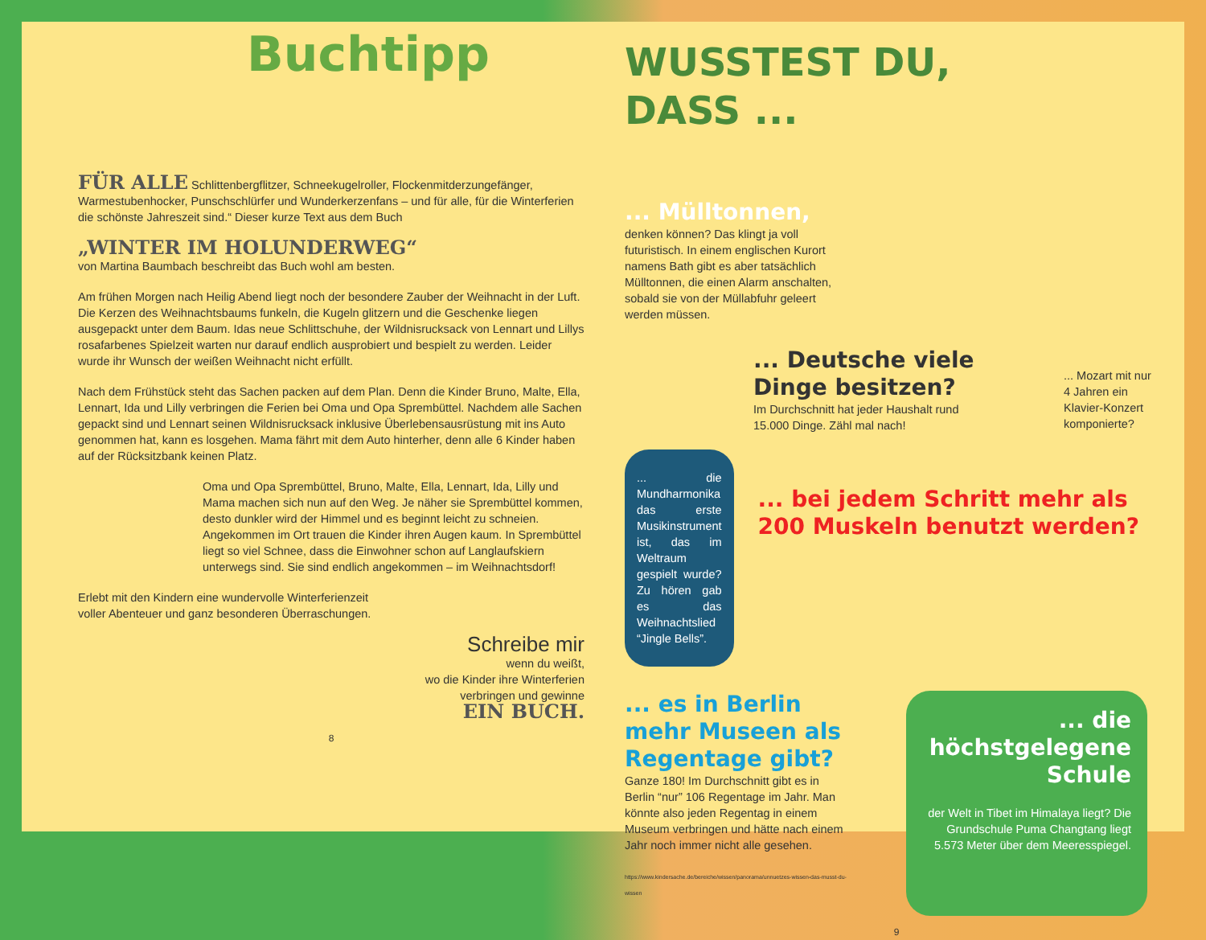Buchtipp
FÜR ALLE Schlittenbergflitzer, Schneekugelroller, Flock­enmitderzungefänger, Warmestubenhocker, Punschschlürfer und Wunderkerzenfans – und für alle, für die Winterferien die schönste Jahreszeit sind.“ Dieser kurze Text aus dem Buch
„WINTER IM HOLUNDERWEG“
von Martina Baumbach beschreibt das Buch wohl am besten.
Am frühen Morgen nach Heilig Abend liegt noch der besondere Zauber der Weihnacht in der Luft. Die Kerzen des Weihnachtsbaums funkeln, die Kugeln glitzern und die Geschenke liegen ausgepackt unter dem Baum. Idas neue Schlittschuhe, der Wildnisrucksack von Lennart und Lillys rosafarbenes Spielzeit warten nur darauf endlich ausprobiert und bespielt zu werden. Leider wurde ihr Wunsch der weißen Weihnacht nicht erfüllt.
Nach dem Frühstück steht das Sachen packen auf dem Plan. Denn die Kinder Bruno, Malte, Ella, Lennart, Ida und Lilly verbringen die Ferien bei Oma und Opa Sprembüttel. Nachdem alle Sachen gepackt sind und Lennart seinen Wildnisrucksack inklusive Überlebensausrüstung mit ins Auto genommen hat, kann es losgehen. Mama fährt mit dem Auto hinterher, denn alle 6 Kinder haben auf der Rücksitzbank keinen Platz.
Oma und Opa Sprembüttel, Bruno, Malte, Ella, Lennart, Ida, Lilly und Mama machen sich nun auf den Weg. Je näher sie Sprembüttel kommen, desto dunkler wird der Himmel und es beginnt leicht zu schneien. Angekommen im Ort trauen die Kinder ihren Augen kaum. In Sprembüttel liegt so viel Schnee, dass die Einwohner schon auf Langlaufskiern unterwegs sind. Sie sind endlich angekommen – im Weihnachtsdorf!
Erlebt mit den Kindern eine wundervolle Winterferienzeit
voller Abenteuer und ganz besonderen Überraschungen.
Schreibe mir
wenn du weißt,
wo die Kinder ihre Winterferien
verbringen und gewinne
EIN BUCH.
8
WUSSTEST DU,
DASS ...
... Mülltonnen,
denken können? Das klingt ja voll futuristisch. In einem englischen Kurort namens Bath gibt es aber tatsächlich Mülltonnen, die einen Alarm anschalten, sobald sie von der Müllabfuhr geleert werden müssen.
... Deutsche viele Dinge besitzen?
Im Durchschnitt hat jeder Haushalt rund 15.000 Dinge. Zähl mal nach!
... Mozart mit nur 4 Jahren ein Klavier-Konzert komponierte?
... die Mundharmonika das erste Musikinstrument ist, das im Weltraum gespielt wurde? Zu hören gab es das Weihnachtslied “Jingle Bells”.
... bei jedem Schritt mehr als 200 Muskeln benutzt werden?
... es in Berlin mehr Museen als Regentage gibt?
Ganze 180! Im Durchschnitt gibt es in Berlin “nur” 106 Regentage im Jahr. Man könnte also jeden Regentag in einem Museum verbringen und hätte nach einem Jahr noch immer nicht alle gesehen.
https://www.kindersache.de/bereiche/wissen/panorama/unnuetzes-wissen-das-musst-du-wissen
... die höchstgelegene Schule
der Welt in Tibet im Himalaya liegt? Die Grundschule Puma Changtang liegt 5.573 Meter über dem Meeresspiegel.
9